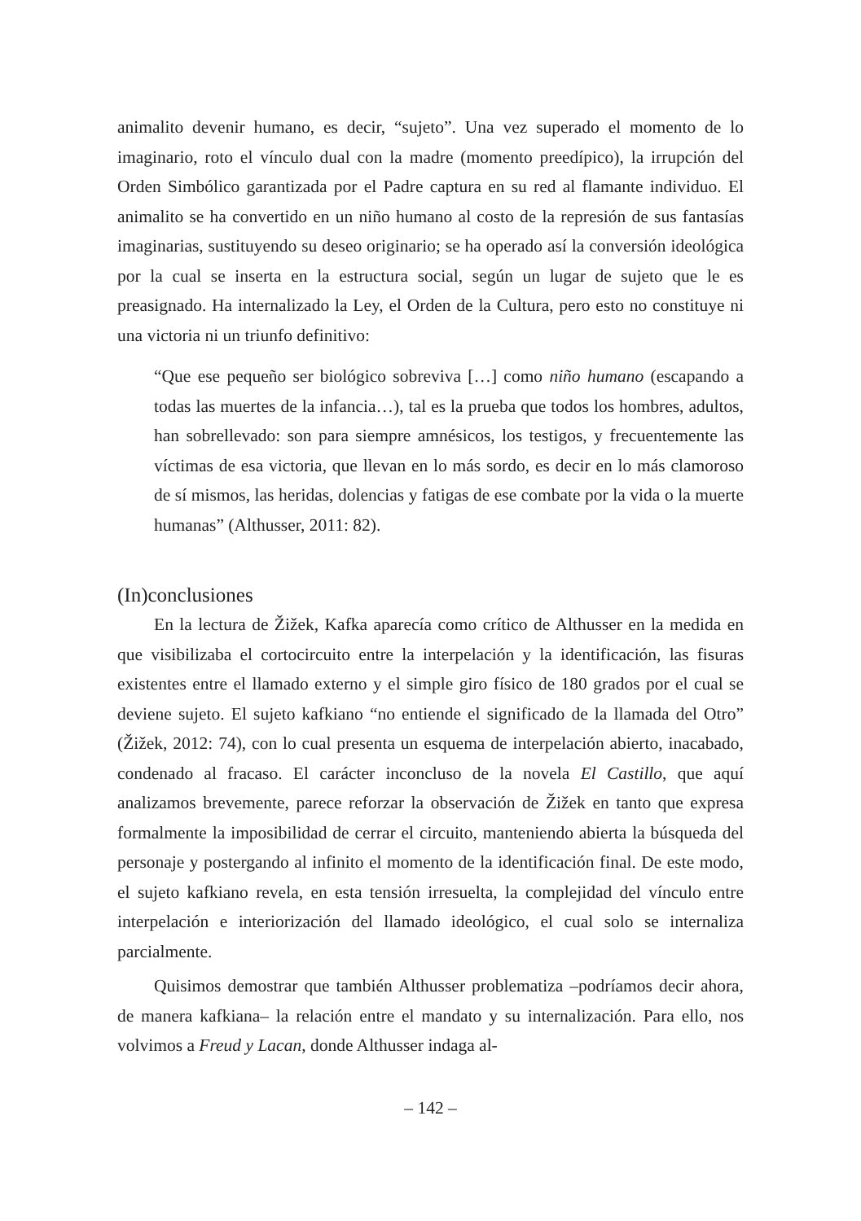animalito devenir humano, es decir, “sujeto”. Una vez superado el momento de lo imaginario, roto el vínculo dual con la madre (momento preedípico), la irrupción del Orden Simbólico garantizada por el Padre captura en su red al flamante individuo. El animalito se ha convertido en un niño humano al costo de la represión de sus fantasías imaginarias, sustituyendo su deseo originario; se ha operado así la conversión ideológica por la cual se inserta en la estructura social, según un lugar de sujeto que le es preasignado. Ha internalizado la Ley, el Orden de la Cultura, pero esto no constituye ni una victoria ni un triunfo definitivo:
“Que ese pequeño ser biológico sobreviva […] como niño humano (escapando a todas las muertes de la infancia…), tal es la prueba que todos los hombres, adultos, han sobrellevado: son para siempre amnésicos, los testigos, y frecuentemente las víctimas de esa victoria, que llevan en lo más sordo, es decir en lo más clamoroso de sí mismos, las heridas, dolencias y fatigas de ese combate por la vida o la muerte humanas” (Althusser, 2011: 82).
(In)conclusiones
En la lectura de Žižek, Kafka aparecía como crítico de Althusser en la medida en que visibilizaba el cortocircuito entre la interpelación y la identificación, las fisuras existentes entre el llamado externo y el simple giro físico de 180 grados por el cual se deviene sujeto. El sujeto kafkiano “no entiende el significado de la llamada del Otro” (Žižek, 2012: 74), con lo cual presenta un esquema de interpelación abierto, inacabado, condenado al fracaso. El carácter inconcluso de la novela El Castillo, que aquí analizamos brevemente, parece reforzar la observación de Žižek en tanto que expresa formalmente la imposibilidad de cerrar el circuito, manteniendo abierta la búsqueda del personaje y postergando al infinito el momento de la identificación final. De este modo, el sujeto kafkiano revela, en esta tensión irresuelta, la complejidad del vínculo entre interpelación e interiorización del llamado ideológico, el cual solo se internaliza parcialmente.
Quisimos demostrar que también Althusser problematiza –podríamos decir ahora, de manera kafkiana– la relación entre el mandato y su internalización. Para ello, nos volvimos a Freud y Lacan, donde Althusser indaga al-
– 142 –